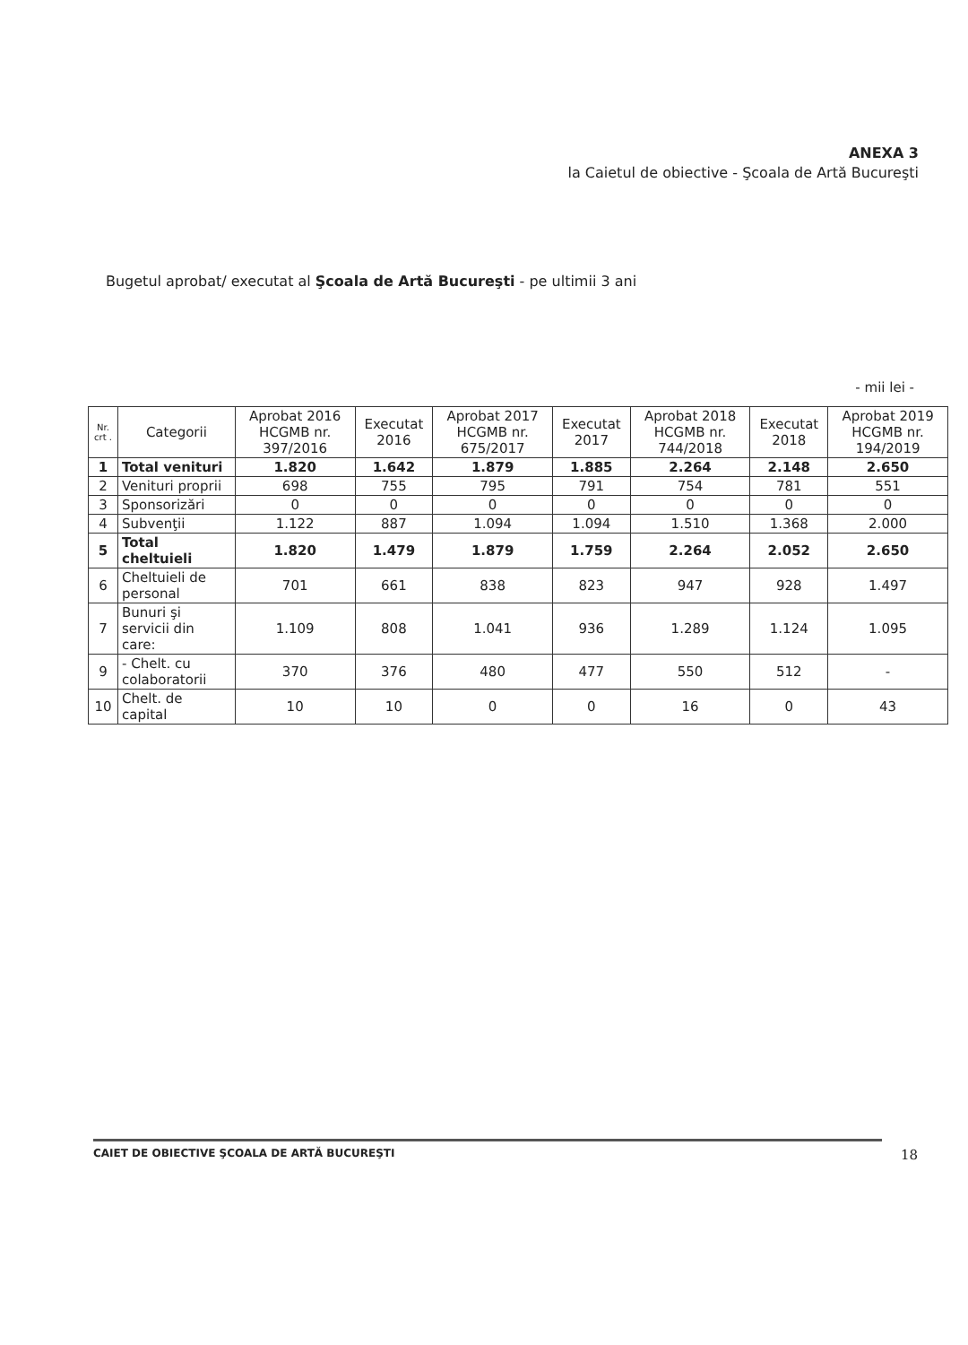ANEXA 3
la Caietul de obiective - Şcoala de Artă Bucureşti
Bugetul aprobat/ executat al Şcoala de Artă Bucureşti - pe ultimii 3 ani
- mii lei -
| Nr. crt . | Categorii | Aprobat 2016 HCGMB nr. 397/2016 | Executat 2016 | Aprobat 2017 HCGMB nr. 675/2017 | Executat 2017 | Aprobat 2018 HCGMB nr. 744/2018 | Executat 2018 | Aprobat 2019 HCGMB nr. 194/2019 |
| --- | --- | --- | --- | --- | --- | --- | --- | --- |
| 1 | Total venituri | 1.820 | 1.642 | 1.879 | 1.885 | 2.264 | 2.148 | 2.650 |
| 2 | Venituri proprii | 698 | 755 | 795 | 791 | 754 | 781 | 551 |
| 3 | Sponsorizări | 0 | 0 | 0 | 0 | 0 | 0 | 0 |
| 4 | Subvenţii | 1.122 | 887 | 1.094 | 1.094 | 1.510 | 1.368 | 2.000 |
| 5 | Total cheltuieli | 1.820 | 1.479 | 1.879 | 1.759 | 2.264 | 2.052 | 2.650 |
| 6 | Cheltuieli de personal | 701 | 661 | 838 | 823 | 947 | 928 | 1.497 |
| 7 | Bunuri şi servicii din care: | 1.109 | 808 | 1.041 | 936 | 1.289 | 1.124 | 1.095 |
| 9 | - Chelt. cu colaboratorii | 370 | 376 | 480 | 477 | 550 | 512 | - |
| 10 | Chelt. de capital | 10 | 10 | 0 | 0 | 16 | 0 | 43 |
CAIET DE OBIECTIVE ŞCOALA DE ARTĂ BUCUREŞTI 18